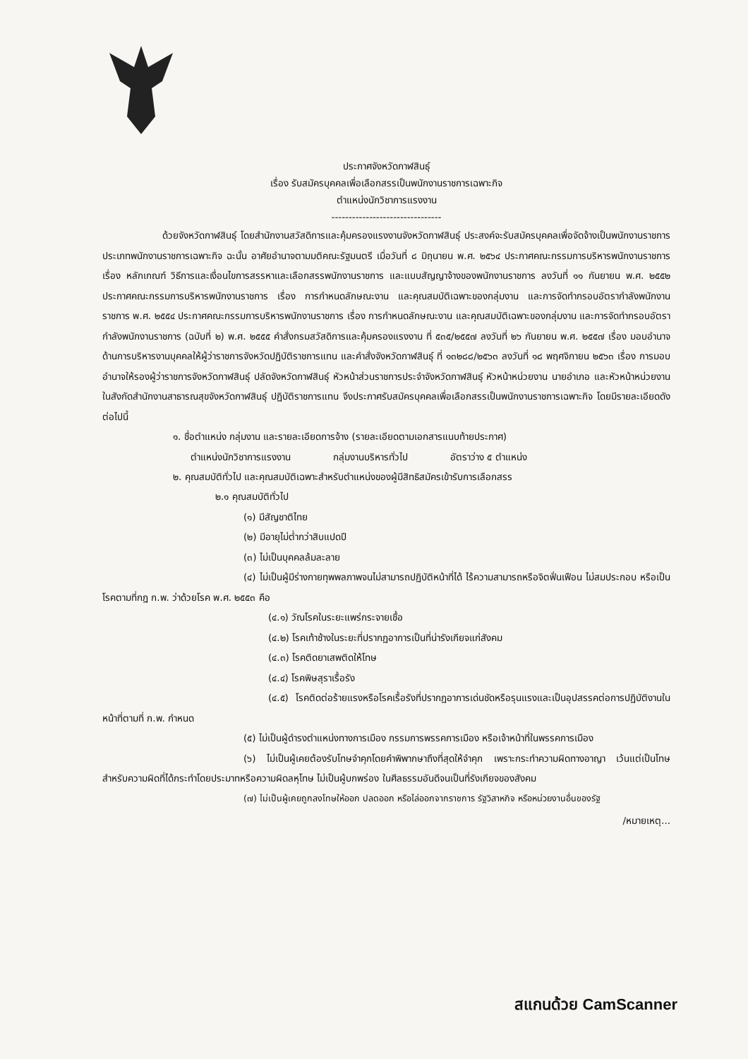ประกาศจังหวัดกาฬสินธุ์
เรื่อง รับสมัครบุคคลเพื่อเลือกสรรเป็นพนักงานราชการเฉพาะกิจ
ตำแหน่งนักวิชาการแรงงาน
--------------------------------
ด้วยจังหวัดกาฬสินธุ์ โดยสำนักงานสวัสดิการและคุ้มครองแรงงานจังหวัดกาฬสินธุ์ ประสงค์จะรับสมัครบุคคลเพื่อจัดจ้างเป็นพนักงานราชการ ประเภทพนักงานราชการเฉพาะกิจ ฉะนั้น อาศัยอำนาจตามมติคณะรัฐมนตรี เมื่อวันที่ ๘ มิถุนายน พ.ศ. ๒๕๖๔ ประกาศคณะกรรมการบริหารพนักงานราชการ เรื่อง หลักเกณฑ์ วิธีการและเงื่อนไขการสรรหาและเลือกสรรพนักงานราชการ และแบบสัญญาจ้างของพนักงานราชการ ลงวันที่ ๑๑ กันยายน พ.ศ. ๒๕๕๒ ประกาศคณะกรรมการบริหารพนักงานราชการ เรื่อง การกำหนดลักษณะงาน และคุณสมบัติเฉพาะของกลุ่มงาน และการจัดทำกรอบอัตรากำลังพนักงานราชการ พ.ศ. ๒๕๕๔ ประกาศคณะกรรมการบริหารพนักงานราชการ เรื่อง การกำหนดลักษณะงาน และคุณสมบัติเฉพาะของกลุ่มงาน และการจัดทำกรอบอัตรากำลังพนักงานราชการ (ฉบับที่ ๒) พ.ศ. ๒๕๕๕ คำสั่งกรมสวัสดิการและคุ้มครองแรงงาน ที่ ๕๓๕/๒๕๕๗ ลงวันที่ ๒๖ กันยายน พ.ศ. ๒๕๕๗ เรื่อง มอบอำนาจด้านการบริหารงานบุคคลให้ผู้ว่าราชการจังหวัดปฏิบัติราชการแทน และคำสั่งจังหวัดกาฬสินธุ์ ที่ ๑๓๒๘๘/๒๕๖๓ ลงวันที่ ๑๘ พฤศจิกายน ๒๕๖๓ เรื่อง การมอบอำนาจให้รองผู้ว่าราชการจังหวัดกาฬสินธุ์ ปลัดจังหวัดกาฬสินธุ์ หัวหน้าส่วนราชการประจำจังหวัดกาฬสินธุ์ หัวหน้าหน่วยงาน นายอำเภอ และหัวหน้าหน่วยงานในสังกัดสำนักงานสาธารณสุขจังหวัดกาฬสินธุ์ ปฏิบัติราชการแทน จึงประกาศรับสมัครบุคคลเพื่อเลือกสรรเป็นพนักงานราชการเฉพาะกิจ โดยมีรายละเอียดดังต่อไปนี้
๑. ชื่อตำแหน่ง กลุ่มงาน และรายละเอียดการจ้าง (รายละเอียดตามเอกสารแนบท้ายประกาศ)
ตำแหน่งนักวิชาการแรงงาน กลุ่มงานบริหารทั่วไป อัตราว่าง ๕ ตำแหน่ง
๒. คุณสมบัติทั่วไป และคุณสมบัติเฉพาะสำหรับตำแหน่งของผู้มีสิทธิสมัครเข้ารับการเลือกสรร
๒.๑ คุณสมบัติทั่วไป
(๑) มีสัญชาติไทย
(๒) มีอายุไม่ต่ำกว่าสิบแปดปี
(๓) ไม่เป็นบุคคลล้มละลาย
(๔) ไม่เป็นผู้มีร่างกายทุพพลภาพจนไม่สามารถปฏิบัติหน้าที่ได้ ไร้ความสามารถหรือจิตฟั่นเฟือน ไม่สมประกอบ หรือเป็นโรคตามที่กฎ ก.พ. ว่าด้วยโรค พ.ศ. ๒๕๕๓ คือ
(๔.๑) วัณโรคในระยะแพร่กระจายเชื้อ
(๔.๒) โรคเท้าช้างในระยะที่ปรากฏอาการเป็นที่น่ารังเกียจแก่สังคม
(๔.๓) โรคติดยาเสพติดให้โทษ
(๔.๔) โรคพิษสุราเรื้อรัง
(๔.๕) โรคติดต่อร้ายแรงหรือโรคเรื้อรังที่ปรากฏอาการเด่นชัดหรือรุนแรงและเป็นอุปสรรคต่อการปฏิบัติงานในหน้าที่ตามที่ ก.พ. กำหนด
(๕) ไม่เป็นผู้ดำรงตำแหน่งทางการเมือง กรรมการพรรคการเมือง หรือเจ้าหน้าที่ในพรรคการเมือง
(๖) ไม่เป็นผู้เคยต้องรับโทษจำคุกโดยคำพิพากษาถึงที่สุดให้จำคุก เพราะกระทำความผิดทางอาญา เว้นแต่เป็นโทษสำหรับความผิดที่ได้กระทำโดยประมาทหรือความผิดลหุโทษ ไม่เป็นผู้บกพร่อง ในศีลธรรมอันดีจนเป็นที่รังเกียจของสังคม
(๗) ไม่เป็นผู้เคยถูกลงโทษให้ออก ปลดออก หรือไล่ออกจากราชการ รัฐวิสาหกิจ หรือหน่วยงานอื่นของรัฐ
/หมายเหตุ...
สแกนด้วย CamScanner